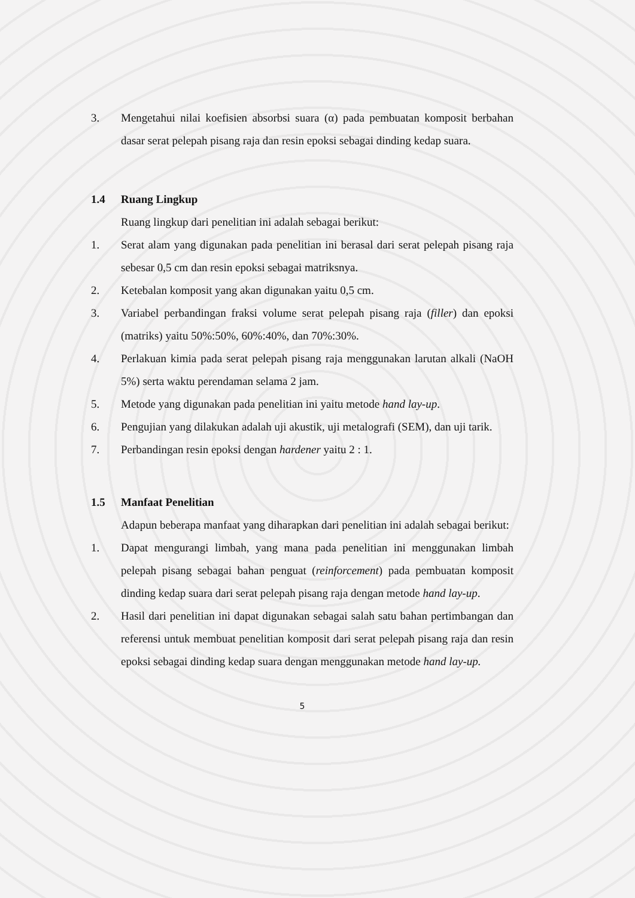3. Mengetahui nilai koefisien absorbsi suara (α) pada pembuatan komposit berbahan dasar serat pelepah pisang raja dan resin epoksi sebagai dinding kedap suara.
1.4 Ruang Lingkup
Ruang lingkup dari penelitian ini adalah sebagai berikut:
1. Serat alam yang digunakan pada penelitian ini berasal dari serat pelepah pisang raja sebesar 0,5 cm dan resin epoksi sebagai matriksnya.
2. Ketebalan komposit yang akan digunakan yaitu 0,5 cm.
3. Variabel perbandingan fraksi volume serat pelepah pisang raja (filler) dan epoksi (matriks) yaitu 50%:50%, 60%:40%, dan 70%:30%.
4. Perlakuan kimia pada serat pelepah pisang raja menggunakan larutan alkali (NaOH 5%) serta waktu perendaman selama 2 jam.
5. Metode yang digunakan pada penelitian ini yaitu metode hand lay-up.
6. Pengujian yang dilakukan adalah uji akustik, uji metalografi (SEM), dan uji tarik.
7. Perbandingan resin epoksi dengan hardener yaitu 2 : 1.
1.5 Manfaat Penelitian
Adapun beberapa manfaat yang diharapkan dari penelitian ini adalah sebagai berikut:
1. Dapat mengurangi limbah, yang mana pada penelitian ini menggunakan limbah pelepah pisang sebagai bahan penguat (reinforcement) pada pembuatan komposit dinding kedap suara dari serat pelepah pisang raja dengan metode hand lay-up.
2. Hasil dari penelitian ini dapat digunakan sebagai salah satu bahan pertimbangan dan referensi untuk membuat penelitian komposit dari serat pelepah pisang raja dan resin epoksi sebagai dinding kedap suara dengan menggunakan metode hand lay-up.
5